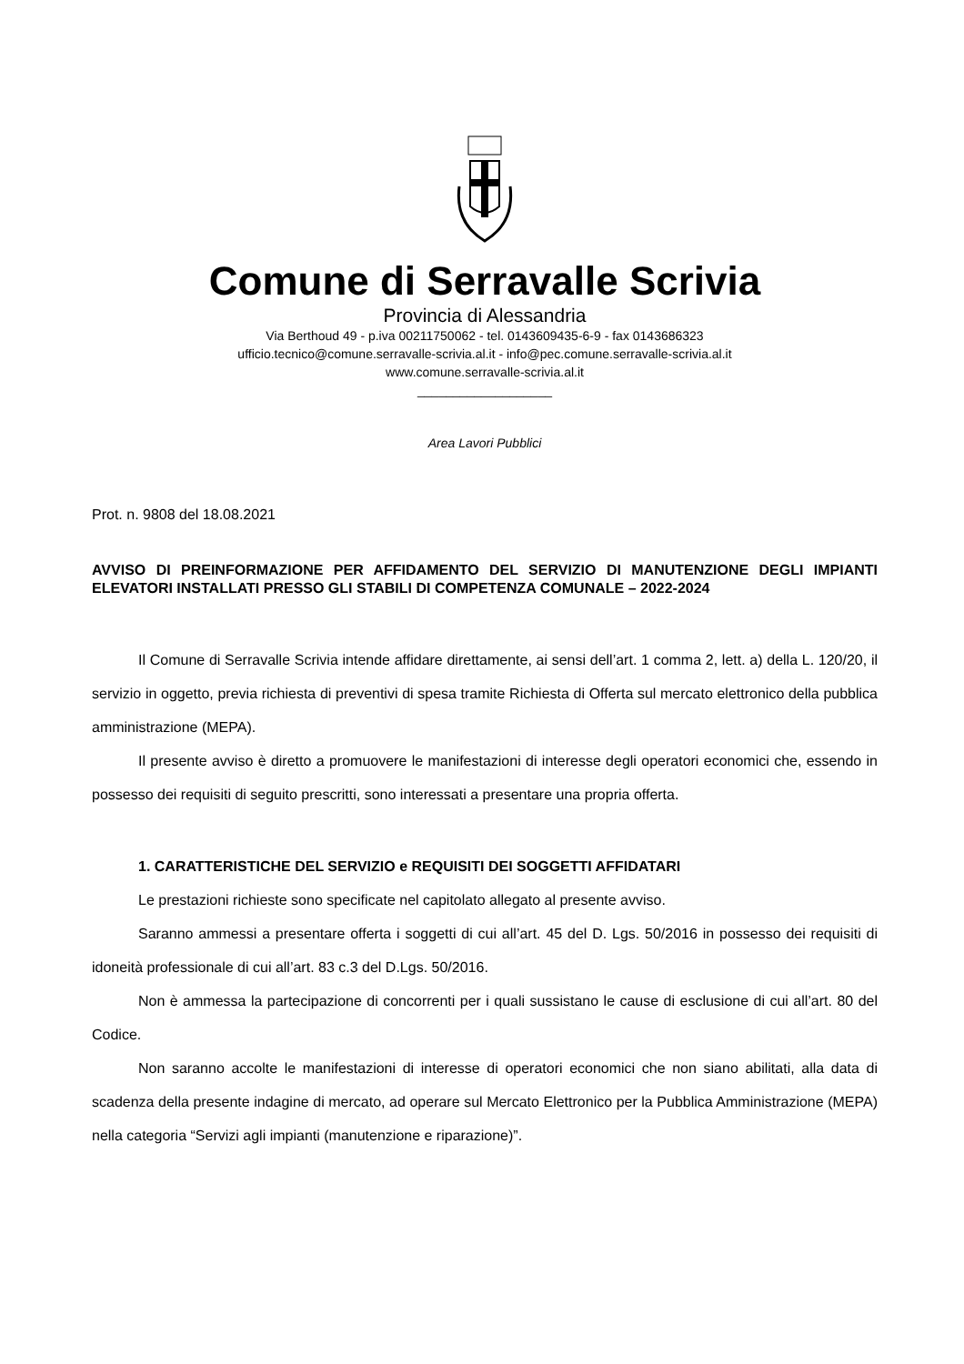Comune di Serravalle Scrivia
Provincia di Alessandria
Via Berthoud 49 - p.iva 00211750062 - tel. 0143609435-6-9 - fax 0143686323
ufficio.tecnico@comune.serravalle-scrivia.al.it - info@pec.comune.serravalle-scrivia.al.it
www.comune.serravalle-scrivia.al.it
___________________
Area Lavori Pubblici
Prot. n. 9808 del 18.08.2021
AVVISO DI PREINFORMAZIONE PER AFFIDAMENTO DEL SERVIZIO DI MANUTENZIONE DEGLI IMPIANTI ELEVATORI INSTALLATI PRESSO GLI STABILI DI COMPETENZA COMUNALE – 2022-2024
Il Comune di Serravalle Scrivia intende affidare direttamente, ai sensi dell’art. 1 comma 2, lett. a) della L. 120/20, il servizio in oggetto, previa richiesta di preventivi di spesa tramite Richiesta di Offerta sul mercato elettronico della pubblica amministrazione (MEPA).
Il presente avviso è diretto a promuovere le manifestazioni di interesse degli operatori economici che, essendo in possesso dei requisiti di seguito prescritti, sono interessati a presentare una propria offerta.
1. CARATTERISTICHE DEL SERVIZIO e REQUISITI DEI SOGGETTI AFFIDATARI
Le prestazioni richieste sono specificate nel capitolato allegato al presente avviso.
Saranno ammessi a presentare offerta i soggetti di cui all’art. 45 del D. Lgs. 50/2016 in possesso dei requisiti di idoneità professionale di cui all’art. 83 c.3 del D.Lgs. 50/2016.
Non è ammessa la partecipazione di concorrenti per i quali sussistano le cause di esclusione di cui all’art. 80 del Codice.
Non saranno accolte le manifestazioni di interesse di operatori economici che non siano abilitati, alla data di scadenza della presente indagine di mercato, ad operare sul Mercato Elettronico per la Pubblica Amministrazione (MEPA) nella categoria “Servizi agli impianti (manutenzione e riparazione)”.